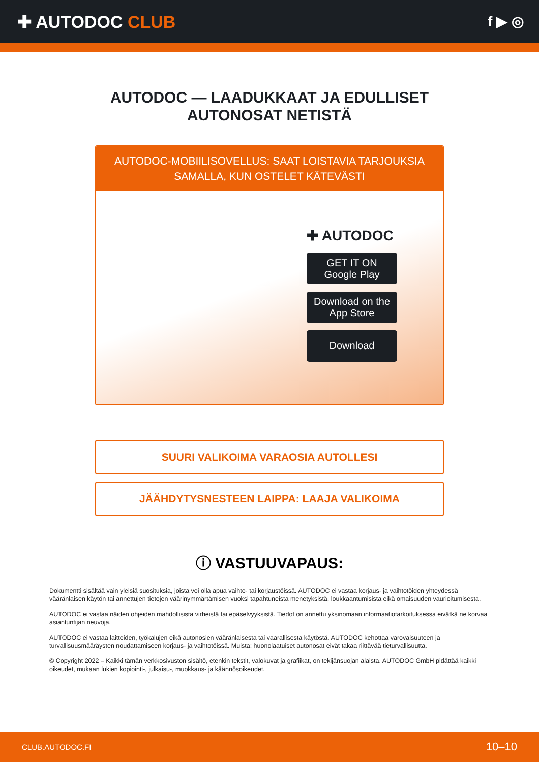✚ AUTODOC CLUB
f ▶ ◎
AUTODOC — LAADUKKAAT JA EDULLISET
AUTONOSAT NETISTÄ
AUTODOC-MOBIILISOVELLUS: SAAT LOISTAVIA TARJOUKSIA
SAMALLA, KUN OSTELET KÄTEVÄSTI
✚ AUTODOC
GET IT ON
Google Play
Download on the
App Store
Download
SUURI VALIKOIMA VARAOSIA AUTOLLESI
JÄÄHDYTYSNESTEEN LAIPPA: LAAJA VALIKOIMA
ⓘ VASTUUVAPAUS:
Dokumentti sisältää vain yleisiä suosituksia, joista voi olla apua vaihto- tai korjaustöissä. AUTODOC ei vastaa korjaus- ja vaihtotöiden yhteydessä vääränlaisen käytön tai annettujen tietojen väärinymmärtämisen vuoksi tapahtuneista menetyksistä, loukkaantumisista eikä omaisuuden vaurioitumisesta.
AUTODOC ei vastaa näiden ohjeiden mahdollisista virheistä tai epäselvyyksistä. Tiedot on annettu yksinomaan informaatiotarkoituksessa eivätkä ne korvaa asiantuntijan neuvoja.
AUTODOC ei vastaa laitteiden, työkalujen eikä autonosien vääränlaisesta tai vaarallisesta käytöstä. AUTODOC kehottaa varovaisuuteen ja turvallisuusmääräysten noudattamiseen korjaus- ja vaihtotöissä. Muista: huonolaatuiset autonosat eivät takaa riittävää tieturvallisuutta.
© Copyright 2022 – Kaikki tämän verkkosivuston sisältö, etenkin tekstit, valokuvat ja grafiikat, on tekijänsuojan alaista. AUTODOC GmbH pidättää kaikki oikeudet, mukaan lukien kopiointi-, julkaisu-, muokkaus- ja käännösoikeudet.
CLUB.AUTODOC.FI 10–10